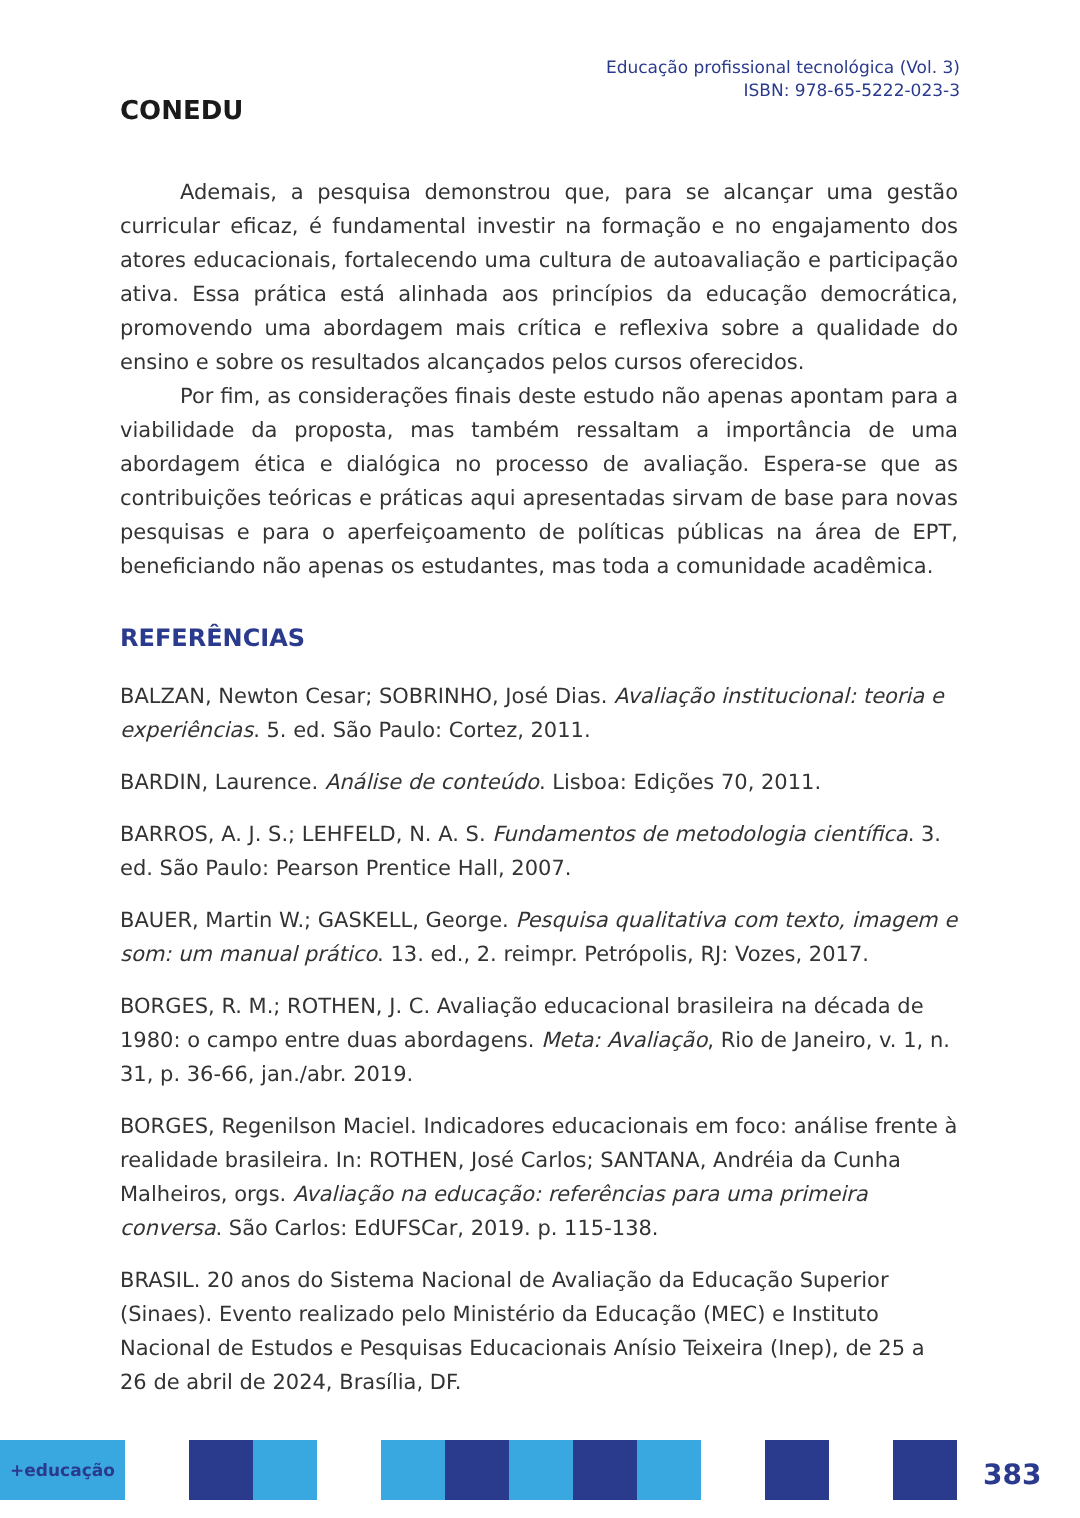CONEDU
Educação profissional tecnológica (Vol. 3)
ISBN: 978-65-5222-023-3
Ademais, a pesquisa demonstrou que, para se alcançar uma gestão curricular eficaz, é fundamental investir na formação e no engajamento dos atores educacionais, fortalecendo uma cultura de autoavaliação e participação ativa. Essa prática está alinhada aos princípios da educação democrática, promovendo uma abordagem mais crítica e reflexiva sobre a qualidade do ensino e sobre os resultados alcançados pelos cursos oferecidos.
Por fim, as considerações finais deste estudo não apenas apontam para a viabilidade da proposta, mas também ressaltam a importância de uma abordagem ética e dialógica no processo de avaliação. Espera-se que as contribuições teóricas e práticas aqui apresentadas sirvam de base para novas pesquisas e para o aperfeiçoamento de políticas públicas na área de EPT, beneficiando não apenas os estudantes, mas toda a comunidade acadêmica.
REFERÊNCIAS
BALZAN, Newton Cesar; SOBRINHO, José Dias. Avaliação institucional: teoria e experiências. 5. ed. São Paulo: Cortez, 2011.
BARDIN, Laurence. Análise de conteúdo. Lisboa: Edições 70, 2011.
BARROS, A. J. S.; LEHFELD, N. A. S. Fundamentos de metodologia científica. 3. ed. São Paulo: Pearson Prentice Hall, 2007.
BAUER, Martin W.; GASKELL, George. Pesquisa qualitativa com texto, imagem e som: um manual prático. 13. ed., 2. reimpr. Petrópolis, RJ: Vozes, 2017.
BORGES, R. M.; ROTHEN, J. C. Avaliação educacional brasileira na década de 1980: o campo entre duas abordagens. Meta: Avaliação, Rio de Janeiro, v. 1, n. 31, p. 36-66, jan./abr. 2019.
BORGES, Regenilson Maciel. Indicadores educacionais em foco: análise frente à realidade brasileira. In: ROTHEN, José Carlos; SANTANA, Andréia da Cunha Malheiros, orgs. Avaliação na educação: referências para uma primeira conversa. São Carlos: EdUFSCar, 2019. p. 115-138.
BRASIL. 20 anos do Sistema Nacional de Avaliação da Educação Superior (Sinaes). Evento realizado pelo Ministério da Educação (MEC) e Instituto Nacional de Estudos e Pesquisas Educacionais Anísio Teixeira (Inep), de 25 a 26 de abril de 2024, Brasília, DF.
+educação
383